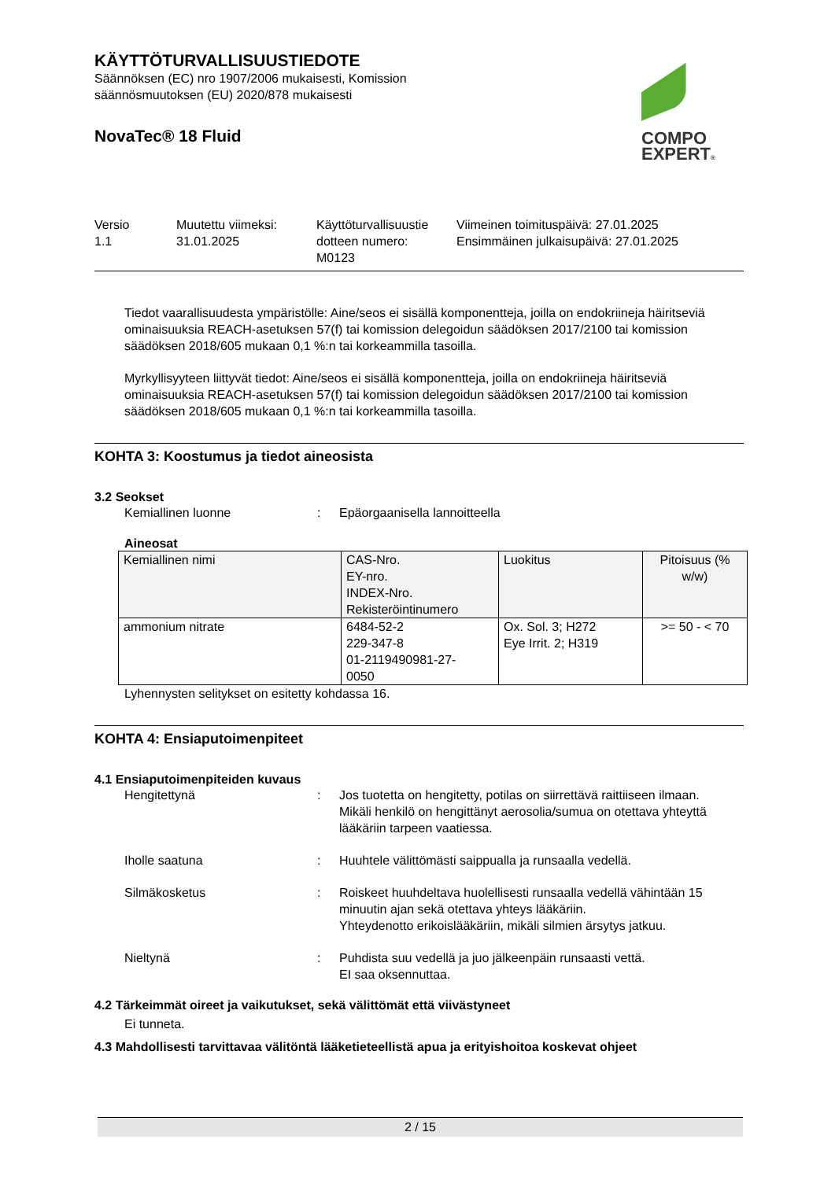COMPO
EXPERT®
KÄYTTÖTURVALLISUUSTIEDOTE
Säännöksen (EC) nro 1907/2006 mukaisesti, Komission
säännösmuutoksen (EU) 2020/878 mukaisesti
NovaTec® 18 Fluid
Versio
1.1
Muutettu viimeksi:
31.01.2025
Käyttöturvallisuustie
dotteen numero:
M0123
Viimeinen toimituspäivä: 27.01.2025
Ensimmäinen julkaisupäivä: 27.01.2025
Tiedot vaarallisuudesta ympäristölle: Aine/seos ei sisällä komponentteja, joilla on endokriineja häiritseviä ominaisuuksia REACH-asetuksen 57(f) tai komission delegoidun säädöksen 2017/2100 tai komission säädöksen 2018/605 mukaan 0,1 %:n tai korkeammilla tasoilla.
Myrkyllisyyteen liittyvät tiedot: Aine/seos ei sisällä komponentteja, joilla on endokriineja häiritseviä ominaisuuksia REACH-asetuksen 57(f) tai komission delegoidun säädöksen 2017/2100 tai komission säädöksen 2018/605 mukaan 0,1 %:n tai korkeammilla tasoilla.
KOHTA 3: Koostumus ja tiedot aineosista
3.2 Seokset
Kemiallinen luonne : Epäorgaanisella lannoitteella
Aineosat
| Kemiallinen nimi | CAS-Nro. EY-nro. INDEX-Nro. Rekisteröintinumero | Luokitus | Pitoisuus (% w/w) |
| --- | --- | --- | --- |
| ammonium nitrate | 6484-52-2 229-347-8 01-2119490981-27- 0050 | Ox. Sol. 3; H272 Eye Irrit. 2; H319 | >= 50 - < 70 |
Lyhennysten selitykset on esitetty kohdassa 16.
KOHTA 4: Ensiaputoimenpiteet
4.1 Ensiaputoimenpiteiden kuvaus
Hengitettynä : Jos tuotetta on hengitetty, potilas on siirrettävä raittiiseen ilmaan.
Mikäli henkilö on hengittänyt aerosolia/sumua on otettava yhteyttä lääkäriin tarpeen vaatiessa.
Iholle saatuna : Huuhtele välittömästi saippualla ja runsaalla vedellä.
Silmäkosketus : Roiskeet huuhdeltava huolellisesti runsaalla vedellä vähintään 15 minuutin ajan sekä otettava yhteys lääkäriin.
Yhteydenotto erikoislääkäriin, mikäli silmien ärsytys jatkuu.
Nieltynä : Puhdista suu vedellä ja juo jälkeenpäin runsaasti vettä.
EI saa oksennuttaa.
4.2 Tärkeimmät oireet ja vaikutukset, sekä välittömät että viivästyneet
Ei tunneta.
4.3 Mahdollisesti tarvittavaa välitöntä lääketieteellistä apua ja erityishoitoa koskevat ohjeet
2 / 15